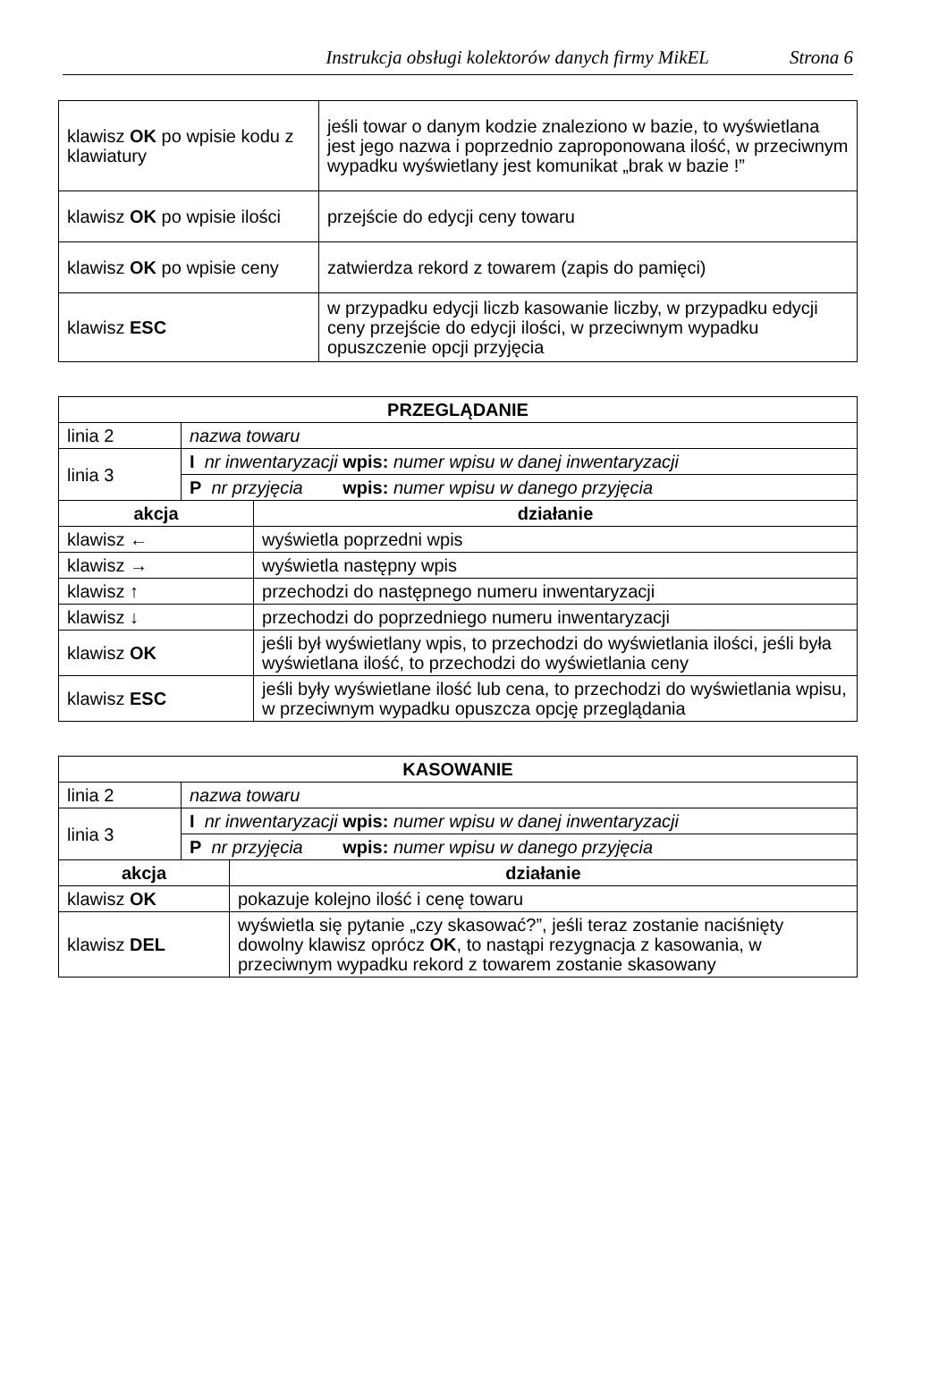Instrukcja obsługi kolektorów danych firmy MikEL Strona 6
| klawisz OK po wpisie kodu z klawiatury | jeśli towar o danym kodzie znaleziono w bazie, to wyświetlana jest jego nazwa i poprzednio zaproponowana ilość, w przeciwnym wypadku wyświetlany jest komunikat „brak w bazie !” |
| klawisz OK po wpisie ilości | przejście do edycji ceny towaru |
| klawisz OK po wpisie ceny | zatwierdza rekord z towarem (zapis do pamięci) |
| klawisz ESC | w przypadku edycji liczb kasowanie liczby, w przypadku edycji ceny przejście do edycji ilości, w przeciwnym wypadku opuszczenie opcji przyjęcia |
| PRZEGLĄDANIE | | |
| --- | --- | --- |
| linia 2 | nazwa towaru | |
| linia 3 | I nr inwentaryzacji wpis: numer wpisu w danej inwentaryzacji | |
| | P nr przyjęcia wpis: numer wpisu w danego przyjęcia | |
| akcja | | działanie |
| klawisz ← | | wyświetla poprzedni wpis |
| klawisz → | | wyświetla następny wpis |
| klawisz ↑ | | przechodzi do następnego numeru inwentaryzacji |
| klawisz ↓ | | przechodzi do poprzedniego numeru inwentaryzacji |
| klawisz OK | | jeśli był wyświetlany wpis, to przechodzi do wyświetlania ilości, jeśli była wyświetlana ilość, to przechodzi do wyświetlania ceny |
| klawisz ESC | | jeśli były wyświetlane ilość lub cena, to przechodzi do wyświetlania wpisu, w przeciwnym wypadku opuszcza opcję przeglądania |
| KASOWANIE | | |
| --- | --- | --- |
| linia 2 | nazwa towaru | |
| linia 3 | I nr inwentaryzacji wpis: numer wpisu w danej inwentaryzacji | |
| | P nr przyjęcia wpis: numer wpisu w danego przyjęcia | |
| akcja | | działanie |
| klawisz OK | | pokazuje kolejno ilość i cenę towaru |
| klawisz DEL | | wyświetla się pytanie „czy skasować?”, jeśli teraz zostanie naciśnięty dowolny klawisz oprócz OK , to nastąpi rezygnacja z kasowania, w przeciwnym wypadku rekord z towarem zostanie skasowany |